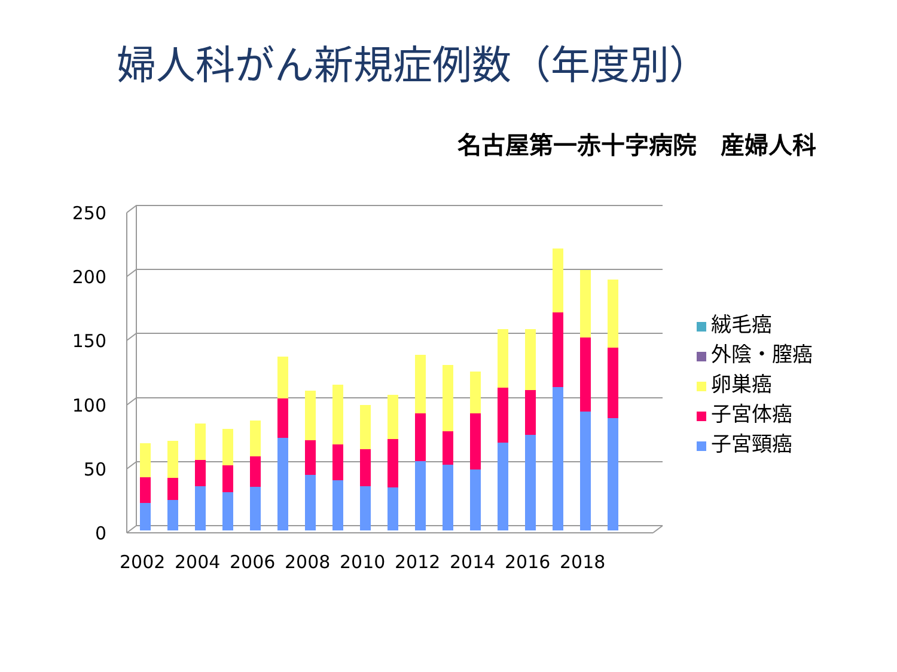婦人科がん新規症例数（年度別）
名古屋第一赤十字病院　産婦人科
250
200
150
100
50
0
2002
2004
2006
2008
2010
2012
2014
2016
2018
絨毛癌
外陰・膣癌
卵巣癌
子宮体癌
子宮頸癌